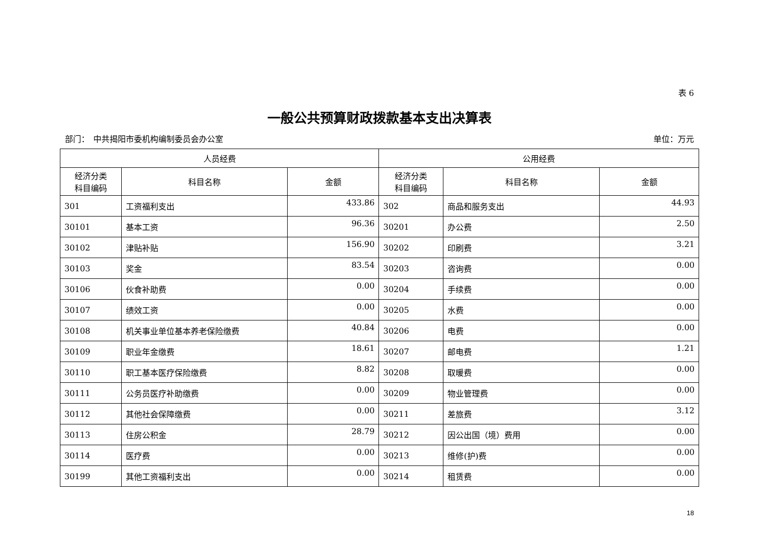表 6
一般公共预算财政拨款基本支出决算表
部门：　中共揭阳市委机构编制委员会办公室 单位：万元
| 人员经费 | | | 公用经费 | | |
| --- | --- | --- | --- | --- | --- |
| 经济分类 科目编码 | 科目名称 | 金额 | 经济分类 科目编码 | 科目名称 | 金额 |
| 301 | 工资福利支出 | 433.86 | 302 | 商品和服务支出 | 44.93 |
| 30101 | 基本工资 | 96.36 | 30201 | 办公费 | 2.50 |
| 30102 | 津贴补贴 | 156.90 | 30202 | 印刷费 | 3.21 |
| 30103 | 奖金 | 83.54 | 30203 | 咨询费 | 0.00 |
| 30106 | 伙食补助费 | 0.00 | 30204 | 手续费 | 0.00 |
| 30107 | 绩效工资 | 0.00 | 30205 | 水费 | 0.00 |
| 30108 | 机关事业单位基本养老保险缴费 | 40.84 | 30206 | 电费 | 0.00 |
| 30109 | 职业年金缴费 | 18.61 | 30207 | 邮电费 | 1.21 |
| 30110 | 职工基本医疗保险缴费 | 8.82 | 30208 | 取暖费 | 0.00 |
| 30111 | 公务员医疗补助缴费 | 0.00 | 30209 | 物业管理费 | 0.00 |
| 30112 | 其他社会保障缴费 | 0.00 | 30211 | 差旅费 | 3.12 |
| 30113 | 住房公积金 | 28.79 | 30212 | 因公出国（境）费用 | 0.00 |
| 30114 | 医疗费 | 0.00 | 30213 | 维修(护)费 | 0.00 |
| 30199 | 其他工资福利支出 | 0.00 | 30214 | 租赁费 | 0.00 |
18